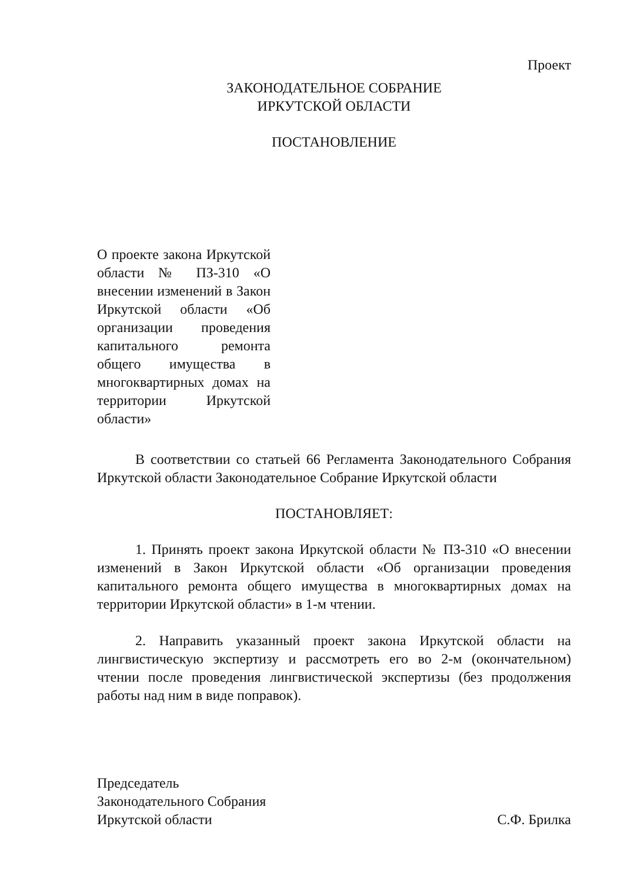Проект
ЗАКОНОДАТЕЛЬНОЕ СОБРАНИЕ
ИРКУТСКОЙ ОБЛАСТИ
ПОСТАНОВЛЕНИЕ
О проекте закона Иркутской области № ПЗ-310 «О внесении изменений в Закон Иркутской области «Об организации проведения капитального ремонта общего имущества в многоквартирных домах на территории Иркутской области»
В соответствии со статьей 66 Регламента Законодательного Собрания Иркутской области Законодательное Собрание Иркутской области
ПОСТАНОВЛЯЕТ:
1. Принять проект закона Иркутской области № ПЗ-310 «О внесении изменений в Закон Иркутской области «Об организации проведения капитального ремонта общего имущества в многоквартирных домах на территории Иркутской области» в 1-м чтении.
2. Направить указанный проект закона Иркутской области на лингвистическую экспертизу и рассмотреть его во 2-м (окончательном) чтении после проведения лингвистической экспертизы (без продолжения работы над ним в виде поправок).
Председатель
Законодательного Собрания
Иркутской области
С.Ф. Брилка